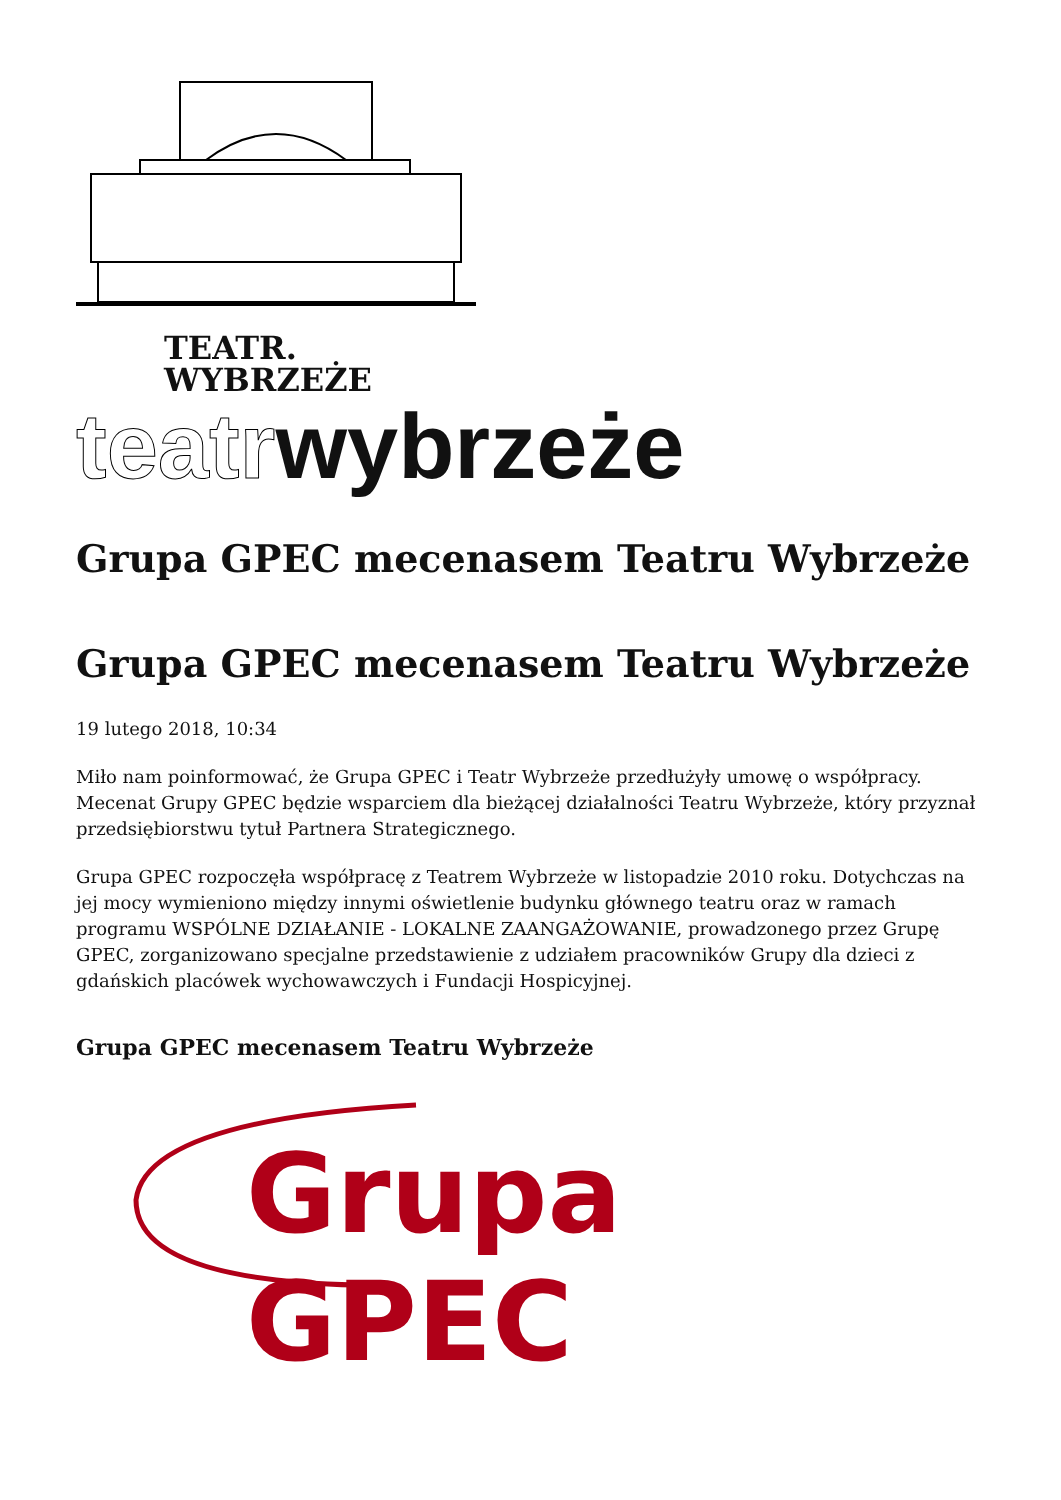TEATR.
WYBRZEŻE
teatrwybrzeże
Grupa GPEC mecenasem Teatru Wybrzeże
Grupa GPEC mecenasem Teatru Wybrzeże
19 lutego 2018, 10:34
Miło nam poinformować, że Grupa GPEC i Teatr Wybrzeże przedłużyły umowę o współpracy. Mecenat Grupy GPEC będzie wsparciem dla bieżącej działalności Teatru Wybrzeże, który przyznał przedsiębiorstwu tytuł Partnera Strategicznego.
Grupa GPEC rozpoczęła współpracę z Teatrem Wybrzeże w listopadzie 2010 roku. Dotychczas na jej mocy wymieniono między innymi oświetlenie budynku głównego teatru oraz w ramach programu WSPÓLNE DZIAŁANIE - LOKALNE ZAANGAŻOWANIE, prowadzonego przez Grupę GPEC, zorganizowano specjalne przedstawienie z udziałem pracowników Grupy dla dzieci z gdańskich placówek wychowawczych i Fundacji Hospicyjnej.
Grupa GPEC mecenasem Teatru Wybrzeże
Grupa GPEC